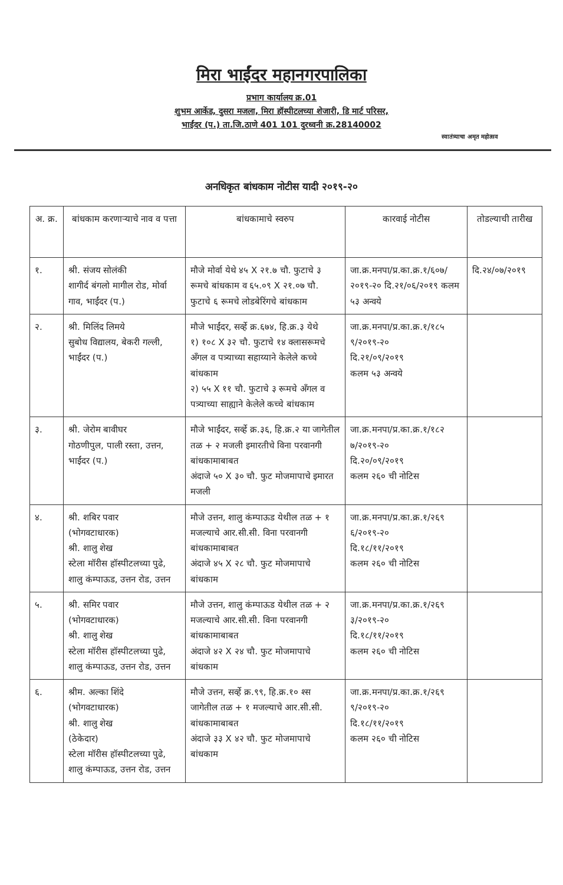मिरा भाईंदर महानगरपालिका
प्रभाग कार्यालय क्र.01
शुभम आर्केड, दुसरा मजला, मिरा हॉस्पीटलच्या शेजारी, डि मार्ट परिसर,
भाईंदर (प.) ता.जि.ठाणे 401 101 दुरध्वनी क्र.28140002
स्वातंत्र्याचा अमृत महोत्सव
अनधिकृत बांधकाम नोटीस यादी २०१९-२०
| अ. क्र. | बांधकाम करणाऱ्याचे नाव व पत्ता | बांधकामाचे स्वरुप | कारवाई नोटीस | तोडल्याची तारीख |
| --- | --- | --- | --- | --- |
| १. | श्री. संजय सोलंकी शागीर्द बंगलो मागील रोड, मोर्वा गाव, भाईंदर (प.) | मौजे मोर्वा येथे ४५ X २१.७ चौ. फुटाचे ३ रूमचे बांधकाम व ६५.०९ X २१.०७ चौ. फुटाचे ६ रूमचे लोडबेरिंगचे बांधकाम | जा.क्र.मनपा/प्र.का.क्र.१/६०७/ २०१९-२० दि.२१/०६/२०१९ कलम ५३ अन्वये | दि.२४/०७/२०१९ |
| २. | श्री. मिलिंद लिमये सुबोध विद्यालय, बेकरी गल्ली, भाईंदर (प.) | मौजे भाईंदर, सर्व्हे क्र.६७४, हि.क्र.३ येथे १) १०८ X ३२ चौ. फुटाचे १४ क्लासरूमचे ॲंगल व पत्र्याच्या सहाय्याने केलेले कच्चे बांधकाम २) ५५ X ११ चौ. फुटाचे ३ रूमचे ॲंगल व पत्र्याच्या साह्याने केलेले कच्चे बांधकाम | जा.क्र.मनपा/प्र.का.क्र.१/१८५ ९/२०१९-२० दि.२१/०९/२०१९ कलम ५३ अन्वये | |
| ३. | श्री. जेरोम बावीघर गोठणीपुल, पाली रस्ता, उत्तन, भाईंदर (प.) | मौजे भाईंदर, सर्व्हे क्र.३६, हि.क्र.२ या जागेतील तळ + २ मजली इमारतीचे विना परवानगी बांधकामाबाबत अंदाजे ५० X ३० चौ. फुट मोजमापाचे इमारत मजली | जा.क्र.मनपा/प्र.का.क्र.१/१८२ ७/२०१९-२० दि.२०/०९/२०१९ कलम २६० ची नोटिस | |
| ४. | श्री. शबिर पवार (भोगवटाधारक) श्री. शालु शेख स्टेला मॉरीस हॉस्पीटलच्या पुढे, शालु कंम्पाऊड, उत्तन रोड, उत्तन | मौजे उत्तन, शालु कंम्पाऊड येथील तळ + १ मजल्याचे आर.सी.सी. विना परवानगी बांधकामाबाबत अंदाजे ४५ X २८ चौ. फुट मोजमापाचे बांधकाम | जा.क्र.मनपा/प्र.का.क्र.१/२६९ ६/२०१९-२० दि.१८/११/२०१९ कलम २६० ची नोटिस | |
| ५. | श्री. समिर पवार (भोगवटाधारक) श्री. शालु शेख स्टेला मॉरीस हॉस्पीटलच्या पुढे, शालु कंम्पाऊड, उत्तन रोड, उत्तन | मौजे उत्तन, शालु कंम्पाऊड येथील तळ + २ मजल्याचे आर.सी.सी. विना परवानगी बांधकामाबाबत अंदाजे ४२ X २४ चौ. फुट मोजमापाचे बांधकाम | जा.क्र.मनपा/प्र.का.क्र.१/२६९ ३/२०१९-२० दि.१८/११/२०१९ कलम २६० ची नोटिस | |
| ६. | श्रीम. अल्का शिंदे (भोगवटाधारक) श्री. शालु शेख (ठेकेदार) स्टेला मॉरीस हॉस्पीटलच्या पुढे, शालु कंम्पाऊड, उत्तन रोड, उत्तन | मौजे उत्तन, सर्व्हे क्र.९९, हि.क्र.१० श्स जागेतील तळ + १ मजल्याचे आर.सी.सी. बांधकामाबाबत अंदाजे ३३ X ४२ चौ. फुट मोजमापाचे बांधकाम | जा.क्र.मनपा/प्र.का.क्र.१/२६९ ९/२०१९-२० दि.१८/११/२०१९ कलम २६० ची नोटिस | |